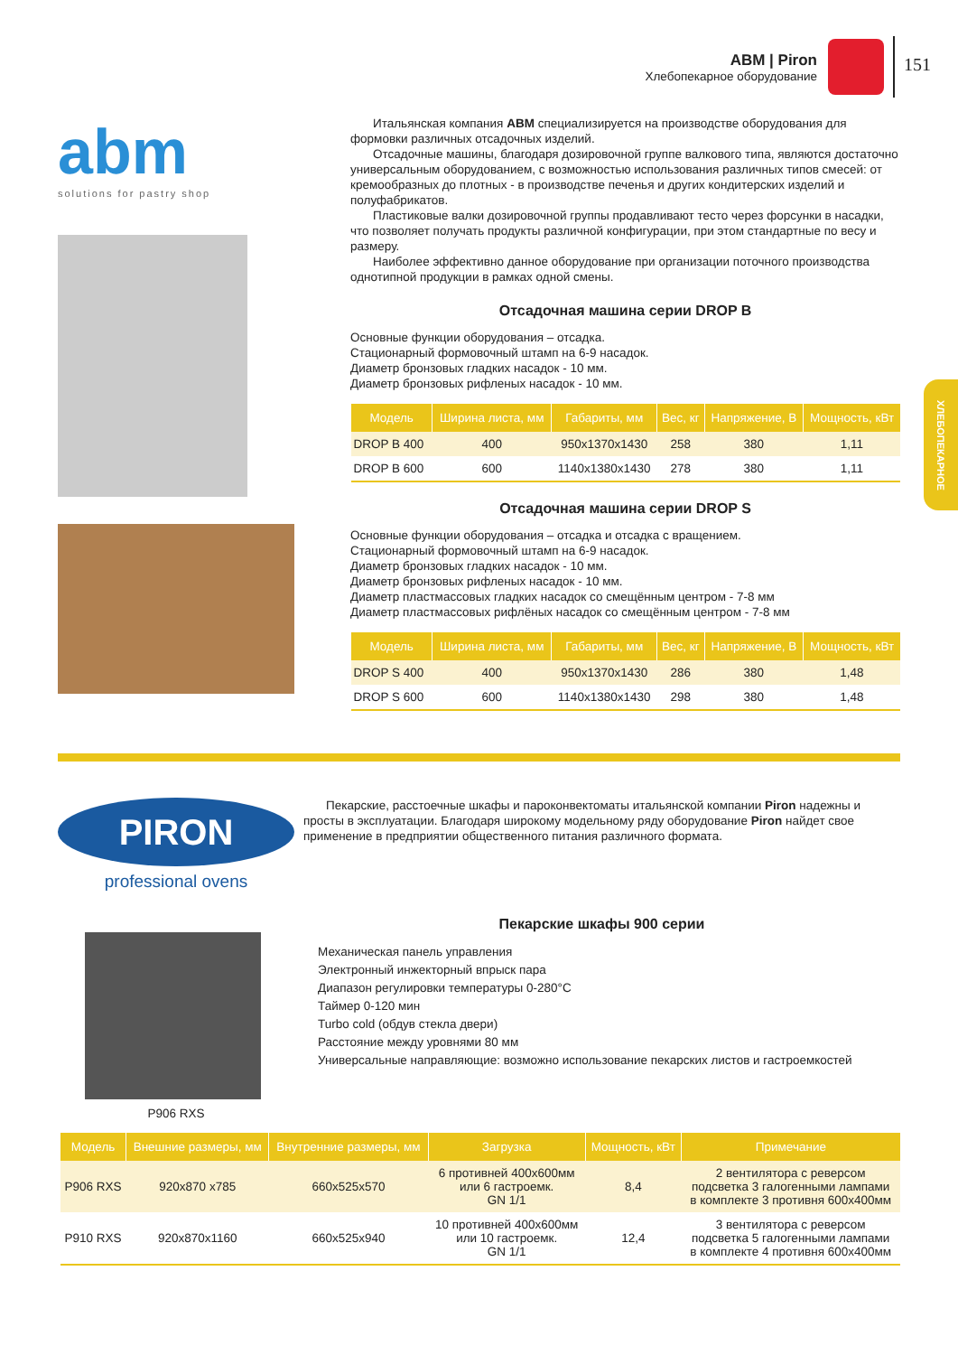ABM | Piron
Хлебопекарное оборудование
151
ХЛЕБОПЕКАРНОЕ
abm
solutions for pastry shop
Итальянская компания ABM специализируется на производстве оборудования для формовки различных отсадочных изделий.
Отсадочные машины, благодаря дозировочной группе валкового типа, являются достаточно универсальным оборудованием, с возможностью использования различных типов смесей: от кремообразных до плотных - в производстве печенья и других кондитерских изделий и полуфабрикатов.
Пластиковые валки дозировочной группы продавливают тесто через форсунки в насадки, что позволяет получать продукты различной конфигурации, при этом стандартные по весу и размеру.
Наиболее эффективно данное оборудование при организации поточного производства однотипной продукции в рамках одной смены.
Отсадочная машина серии DROP B
Основные функции оборудования – отсадка.
Стационарный формовочный штамп на 6-9 насадок.
Диаметр бронзовых гладких насадок - 10 мм.
Диаметр бронзовых рифленых насадок - 10 мм.
| Модель | Ширина листа, мм | Габариты, мм | Вес, кг | Напряжение, В | Мощность, кВт |
| --- | --- | --- | --- | --- | --- |
| DROP B 400 | 400 | 950x1370x1430 | 258 | 380 | 1,11 |
| DROP B 600 | 600 | 1140x1380x1430 | 278 | 380 | 1,11 |
Отсадочная машина серии DROP S
Основные функции оборудования – отсадка и отсадка с вращением.
Стационарный формовочный штамп на 6-9 насадок.
Диаметр бронзовых гладких насадок - 10 мм.
Диаметр бронзовых рифленых насадок - 10 мм.
Диаметр пластмассовых гладких насадок со смещённым центром - 7-8 мм
Диаметр пластмассовых рифлёных насадок со смещённым центром - 7-8 мм
| Модель | Ширина листа, мм | Габариты, мм | Вес, кг | Напряжение, В | Мощность, кВт |
| --- | --- | --- | --- | --- | --- |
| DROP S 400 | 400 | 950x1370x1430 | 286 | 380 | 1,48 |
| DROP S 600 | 600 | 1140x1380x1430 | 298 | 380 | 1,48 |
PIRON
professional ovens
P906 RXS
Пекарские, расстоечные шкафы и пароконвектоматы итальянской компании Piron надежны и просты в эксплуатации. Благодаря широкому модельному ряду оборудование Piron найдет свое применение в предприятии общественного питания различного формата.
Пекарские шкафы 900 серии
Механическая панель управления
Электронный инжекторный впрыск пара
Диапазон регулировки температуры 0-280°С
Таймер 0-120 мин
Turbo cold (обдув стекла двери)
Расстояние между уровнями 80 мм
Универсальные направляющие: возможно использование пекарских листов и гастроемкостей
| Модель | Внешние размеры, мм | Внутренние размеры, мм | Загрузка | Мощность, кВт | Примечание |
| --- | --- | --- | --- | --- | --- |
| P906 RXS | 920x870 x785 | 660x525x570 | 6 противней 400x600мм или 6 гастроемк. GN 1/1 | 8,4 | 2 вентилятора с реверсом подсветка 3 галогенными лампами в комплекте 3 противня 600x400мм |
| P910 RXS | 920x870x1160 | 660x525x940 | 10 противней 400x600мм или 10 гастроемк. GN 1/1 | 12,4 | 3 вентилятора с реверсом подсветка 5 галогенными лампами в комплекте 4 противня 600x400мм |